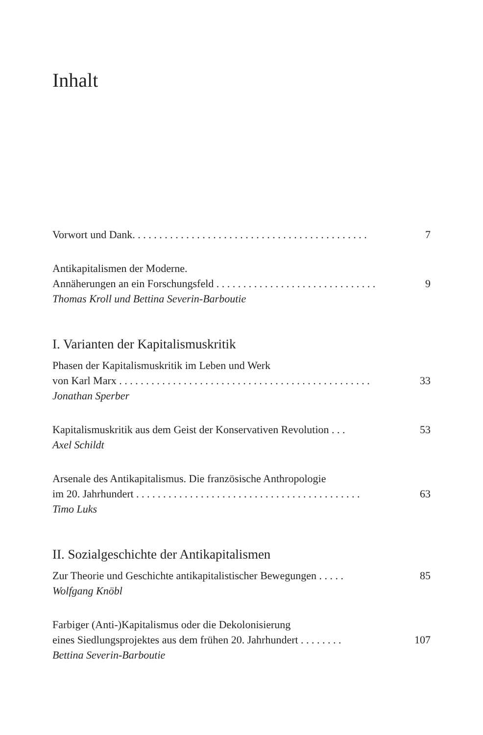Inhalt
Vorwort und Dank. . . . . . . . . . . . . . . . . . . . . . . . . . . . . . . . . . . . . . . . . . . . 7
Antikapitalismen der Moderne.
Annäherungen an ein Forschungsfeld . . . . . . . . . . . . . . . . . . . . . . . . . . . . . . 9
Thomas Kroll und Bettina Severin-Barboutie
I. Varianten der Kapitalismuskritik
Phasen der Kapitalismuskritik im Leben und Werk
von Karl Marx . . . . . . . . . . . . . . . . . . . . . . . . . . . . . . . . . . . . . . . . . . . . . . . 33
Jonathan Sperber
Kapitalismuskritik aus dem Geist der Konservativen Revolution . . . 53
Axel Schildt
Arsenale des Antikapitalismus. Die französische Anthropologie
im 20. Jahrhundert . . . . . . . . . . . . . . . . . . . . . . . . . . . . . . . . . . . . . . . . . . 63
Timo Luks
II. Sozialgeschichte der Antikapitalismen
Zur Theorie und Geschichte antikapitalistischer Bewegungen . . . . . 85
Wolfgang Knöbl
Farbiger (Anti-)Kapitalismus oder die Dekolonisierung
eines Siedlungsprojektes aus dem frühen 20. Jahrhundert . . . . . . . . 107
Bettina Severin-Barboutie